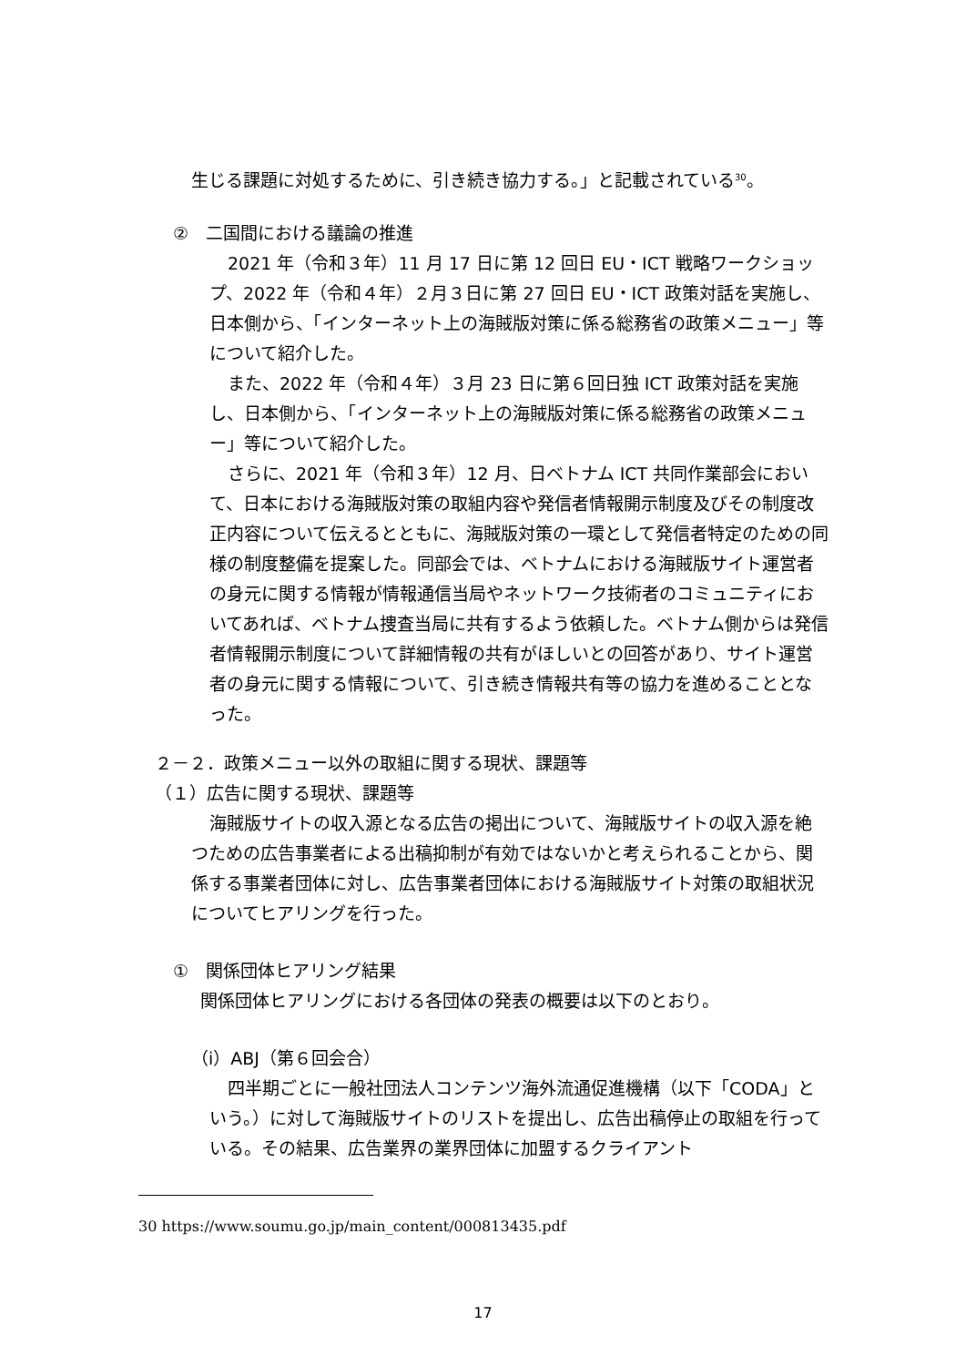生じる課題に対処するために、引き続き協力する。」と記載されている<sup>30</sup>。
②　二国間における議論の推進
2021 年（令和３年）11 月 17 日に第 12 回日 EU・ICT 戦略ワークショップ、2022 年（令和４年）２月３日に第 27 回日 EU・ICT 政策対話を実施し、日本側から、「インターネット上の海賊版対策に係る総務省の政策メニュー」等について紹介した。
また、2022 年（令和４年）３月 23 日に第６回日独 ICT 政策対話を実施し、日本側から、「インターネット上の海賊版対策に係る総務省の政策メニュー」等について紹介した。
さらに、2021 年（令和３年）12 月、日ベトナム ICT 共同作業部会において、日本における海賊版対策の取組内容や発信者情報開示制度及びその制度改正内容について伝えるとともに、海賊版対策の一環として発信者特定のための同様の制度整備を提案した。同部会では、ベトナムにおける海賊版サイト運営者の身元に関する情報が情報通信当局やネットワーク技術者のコミュニティにおいてあれば、ベトナム捜査当局に共有するよう依頼した。ベトナム側からは発信者情報開示制度について詳細情報の共有がほしいとの回答があり、サイト運営者の身元に関する情報について、引き続き情報共有等の協力を進めることとなった。
２－２．政策メニュー以外の取組に関する現状、課題等
（１）広告に関する現状、課題等
海賊版サイトの収入源となる広告の掲出について、海賊版サイトの収入源を絶つための広告事業者による出稿抑制が有効ではないかと考えられることから、関係する事業者団体に対し、広告事業者団体における海賊版サイト対策の取組状況についてヒアリングを行った。
①　関係団体ヒアリング結果
関係団体ヒアリングにおける各団体の発表の概要は以下のとおり。
（i）ABJ（第６回会合）
四半期ごとに一般社団法人コンテンツ海外流通促進機構（以下「CODA」という。）に対して海賊版サイトのリストを提出し、広告出稿停止の取組を行っている。その結果、広告業界の業界団体に加盟するクライアント
30 https://www.soumu.go.jp/main_content/000813435.pdf
17